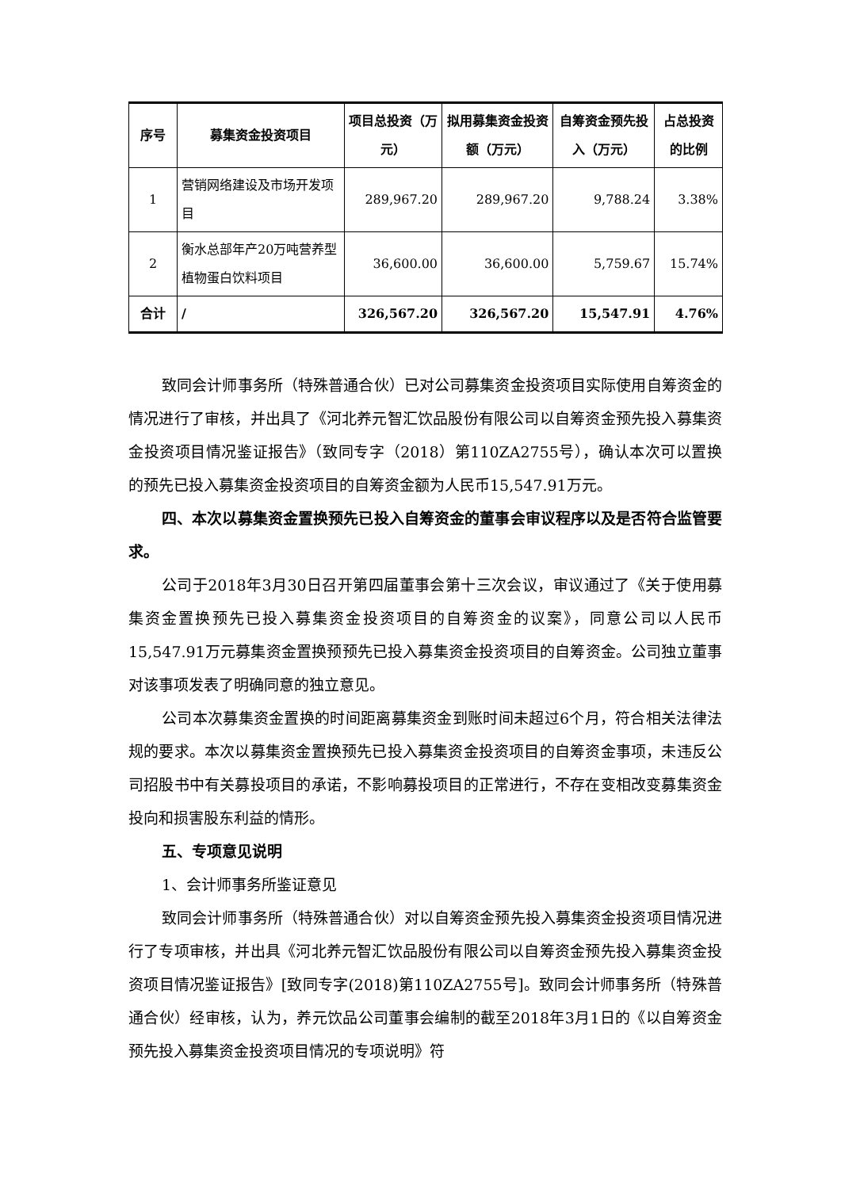| 序号 | 募集资金投资项目 | 项目总投资（万元） | 拟用募集资金投资额（万元） | 自筹资金预先投入（万元） | 占总投资的比例 |
| --- | --- | --- | --- | --- | --- |
| 1 | 营销网络建设及市场开发项目 | 289,967.20 | 289,967.20 | 9,788.24 | 3.38% |
| 2 | 衡水总部年产20万吨营养型植物蛋白饮料项目 | 36,600.00 | 36,600.00 | 5,759.67 | 15.74% |
| 合计 | / | 326,567.20 | 326,567.20 | 15,547.91 | 4.76% |
致同会计师事务所（特殊普通合伙）已对公司募集资金投资项目实际使用自筹资金的情况进行了审核，并出具了《河北养元智汇饮品股份有限公司以自筹资金预先投入募集资金投资项目情况鉴证报告》（致同专字（2018）第110ZA2755号），确认本次可以置换的预先已投入募集资金投资项目的自筹资金额为人民币15,547.91万元。
四、本次以募集资金置换预先已投入自筹资金的董事会审议程序以及是否符合监管要求。
公司于2018年3月30日召开第四届董事会第十三次会议，审议通过了《关于使用募集资金置换预先已投入募集资金投资项目的自筹资金的议案》，同意公司以人民币15,547.91万元募集资金置换预预先已投入募集资金投资项目的自筹资金。公司独立董事对该事项发表了明确同意的独立意见。
公司本次募集资金置换的时间距离募集资金到账时间未超过6个月，符合相关法律法规的要求。本次以募集资金置换预先已投入募集资金投资项目的自筹资金事项，未违反公司招股书中有关募投项目的承诺，不影响募投项目的正常进行，不存在变相改变募集资金投向和损害股东利益的情形。
五、专项意见说明
1、会计师事务所鉴证意见
致同会计师事务所（特殊普通合伙）对以自筹资金预先投入募集资金投资项目情况进行了专项审核，并出具《河北养元智汇饮品股份有限公司以自筹资金预先投入募集资金投资项目情况鉴证报告》[致同专字(2018)第110ZA2755号]。致同会计师事务所（特殊普通合伙）经审核，认为，养元饮品公司董事会编制的截至2018年3月1日的《以自筹资金预先投入募集资金投资项目情况的专项说明》符